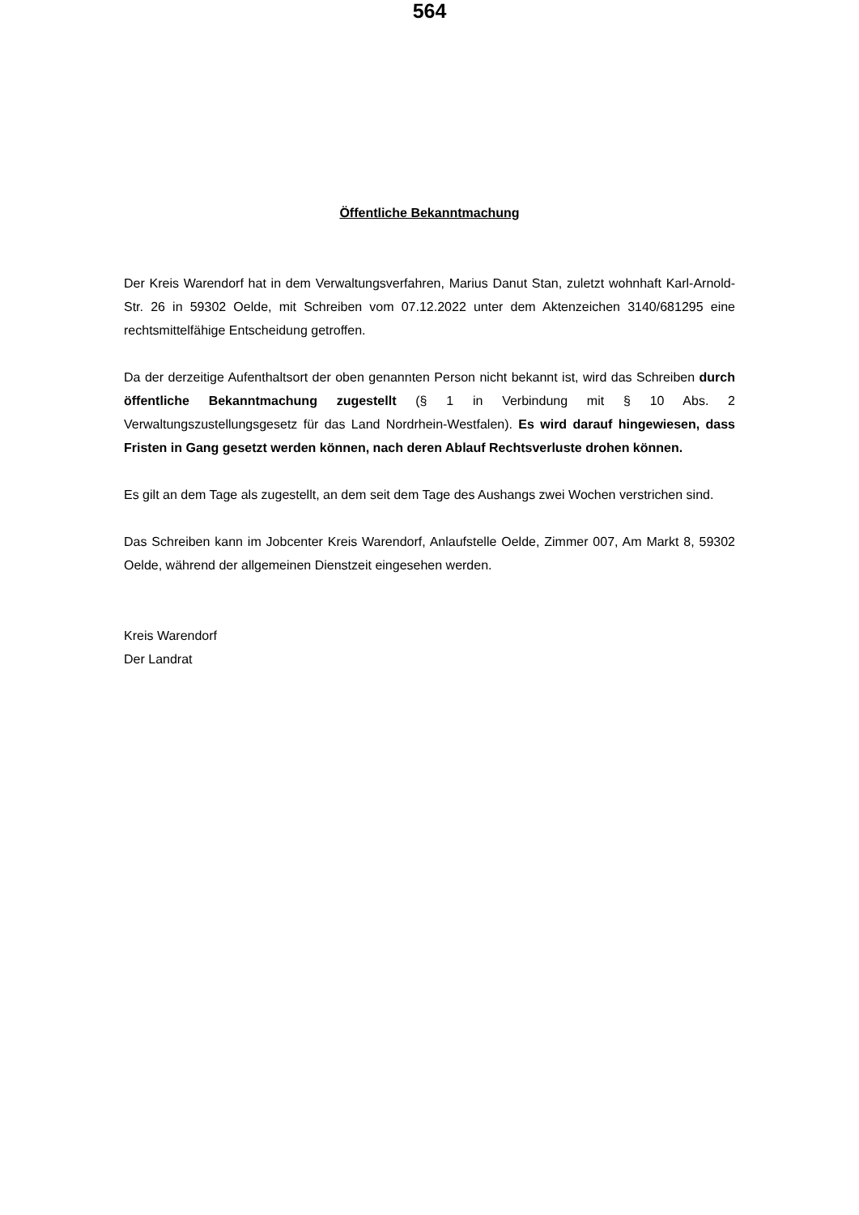564
Öffentliche Bekanntmachung
Der Kreis Warendorf hat in dem Verwaltungsverfahren, Marius Danut Stan, zuletzt wohnhaft Karl-Arnold-Str. 26 in 59302 Oelde, mit Schreiben vom 07.12.2022 unter dem Aktenzeichen 3140/681295 eine rechtsmittelfähige Entscheidung getroffen.
Da der derzeitige Aufenthaltsort der oben genannten Person nicht bekannt ist, wird das Schreiben durch öffentliche Bekanntmachung zugestellt (§ 1 in Verbindung mit § 10 Abs. 2 Verwaltungszustellungsgesetz für das Land Nordrhein-Westfalen). Es wird darauf hingewiesen, dass Fristen in Gang gesetzt werden können, nach deren Ablauf Rechtsverluste drohen können.
Es gilt an dem Tage als zugestellt, an dem seit dem Tage des Aushangs zwei Wochen verstrichen sind.
Das Schreiben kann im Jobcenter Kreis Warendorf, Anlaufstelle Oelde, Zimmer 007, Am Markt 8, 59302 Oelde, während der allgemeinen Dienstzeit eingesehen werden.
Kreis Warendorf
Der Landrat